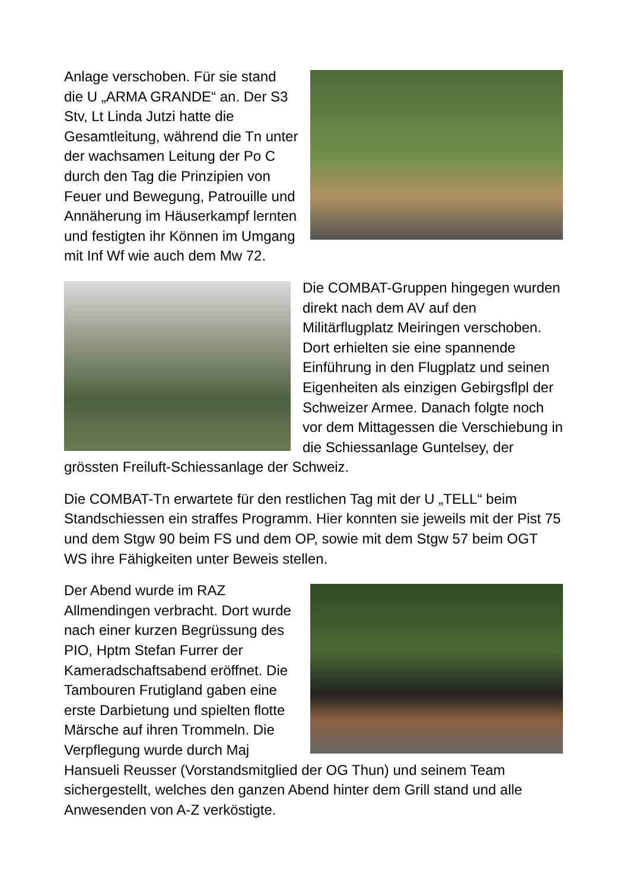Anlage verschoben. Für sie stand die U „ARMA GRANDE“ an. Der S3 Stv, Lt Linda Jutzi hatte die Gesamtleitung, während die Tn unter der wachsamen Leitung der Po C durch den Tag die Prinzipien von Feuer und Bewegung, Patrouille und Annäherung im Häuserkampf lernten und festigten ihr Können im Umgang mit Inf Wf wie auch dem Mw 72.
Die COMBAT-Gruppen hingegen wurden direkt nach dem AV auf den Militärflugplatz Meiringen verschoben. Dort erhielten sie eine spannende Einführung in den Flugplatz und seinen Eigenheiten als einzigen Gebirgsflpl der Schweizer Armee. Danach folgte noch vor dem Mittagessen die Verschiebung in die Schiessanlage Guntelsey, der grössten Freiluft-Schiessanlage der Schweiz.
Die COMBAT-Tn erwartete für den restlichen Tag mit der U „TELL“ beim Standschiessen ein straffes Programm. Hier konnten sie jeweils mit der Pist 75 und dem Stgw 90 beim FS und dem OP, sowie mit dem Stgw 57 beim OGT WS ihre Fähigkeiten unter Beweis stellen.
Der Abend wurde im RAZ Allmendingen verbracht. Dort wurde nach einer kurzen Begrüssung des PIO, Hptm Stefan Furrer der Kameradschaftsabend eröffnet. Die Tambouren Frutigland gaben eine erste Darbietung und spielten flotte Märsche auf ihren Trommeln. Die Verpflegung wurde durch Maj Hansueli Reusser (Vorstandsmitglied der OG Thun) und seinem Team sichergestellt, welches den ganzen Abend hinter dem Grill stand und alle Anwesenden von A-Z verköstigte.